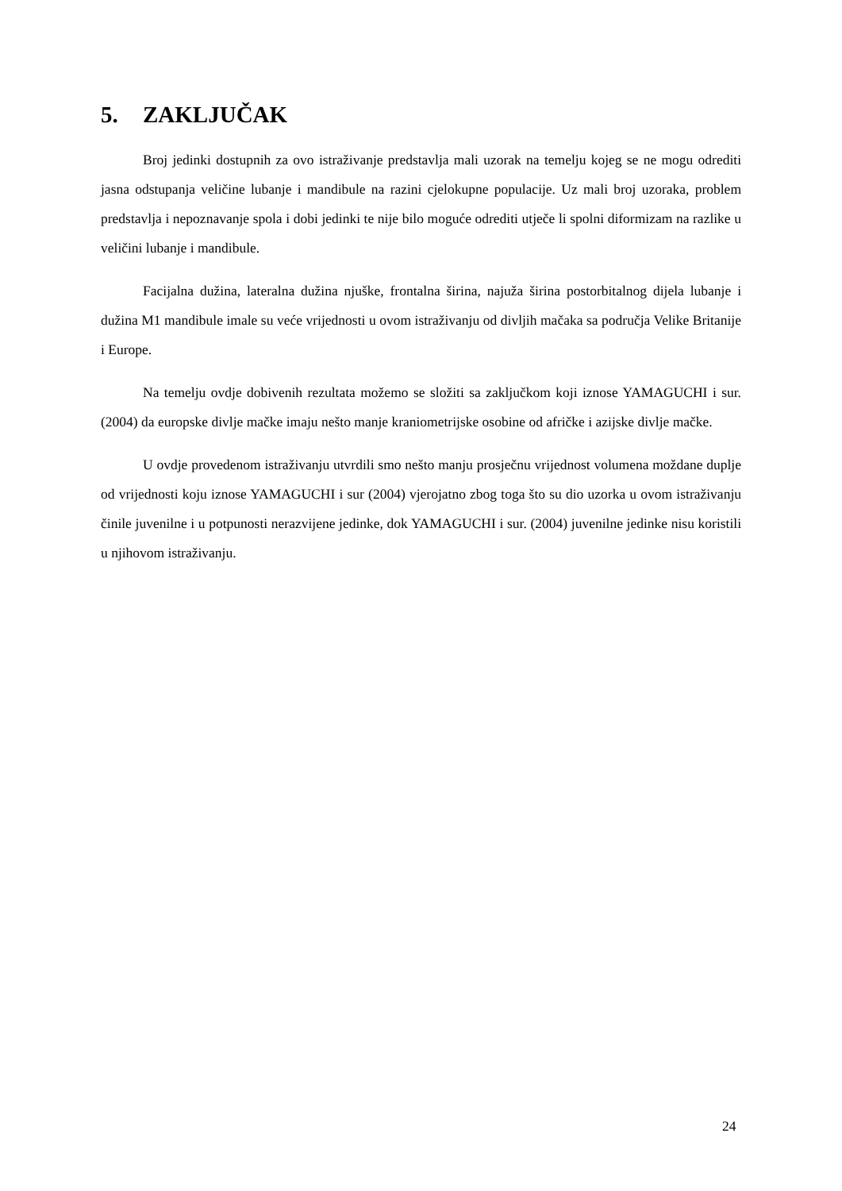5. ZAKLJUČAK
Broj jedinki dostupnih za ovo istraživanje predstavlja mali uzorak na temelju kojeg se ne mogu odrediti jasna odstupanja veličine lubanje i mandibule na razini cjelokupne populacije. Uz mali broj uzoraka, problem predstavlja i nepoznavanje spola i dobi jedinki te nije bilo moguće odrediti utječe li spolni diformizam na razlike u veličini lubanje i mandibule.
Facijalna dužina, lateralna dužina njuške, frontalna širina, najuža širina postorbitalnog dijela lubanje i dužina M1 mandibule imale su veće vrijednosti u ovom istraživanju od divljih mačaka sa područja Velike Britanije i Europe.
Na temelju ovdje dobivenih rezultata možemo se složiti sa zaključkom koji iznose YAMAGUCHI i sur. (2004) da europske divlje mačke imaju nešto manje kraniometrijske osobine od afričke i azijske divlje mačke.
U ovdje provedenom istraživanju utvrdili smo nešto manju prosječnu vrijednost volumena moždane duplje od vrijednosti koju iznose YAMAGUCHI i sur (2004) vjerojatno zbog toga što su dio uzorka u ovom istraživanju činile juvenilne i u potpunosti nerazvijene jedinke, dok YAMAGUCHI i sur. (2004) juvenilne jedinke nisu koristili u njihovom istraživanju.
24